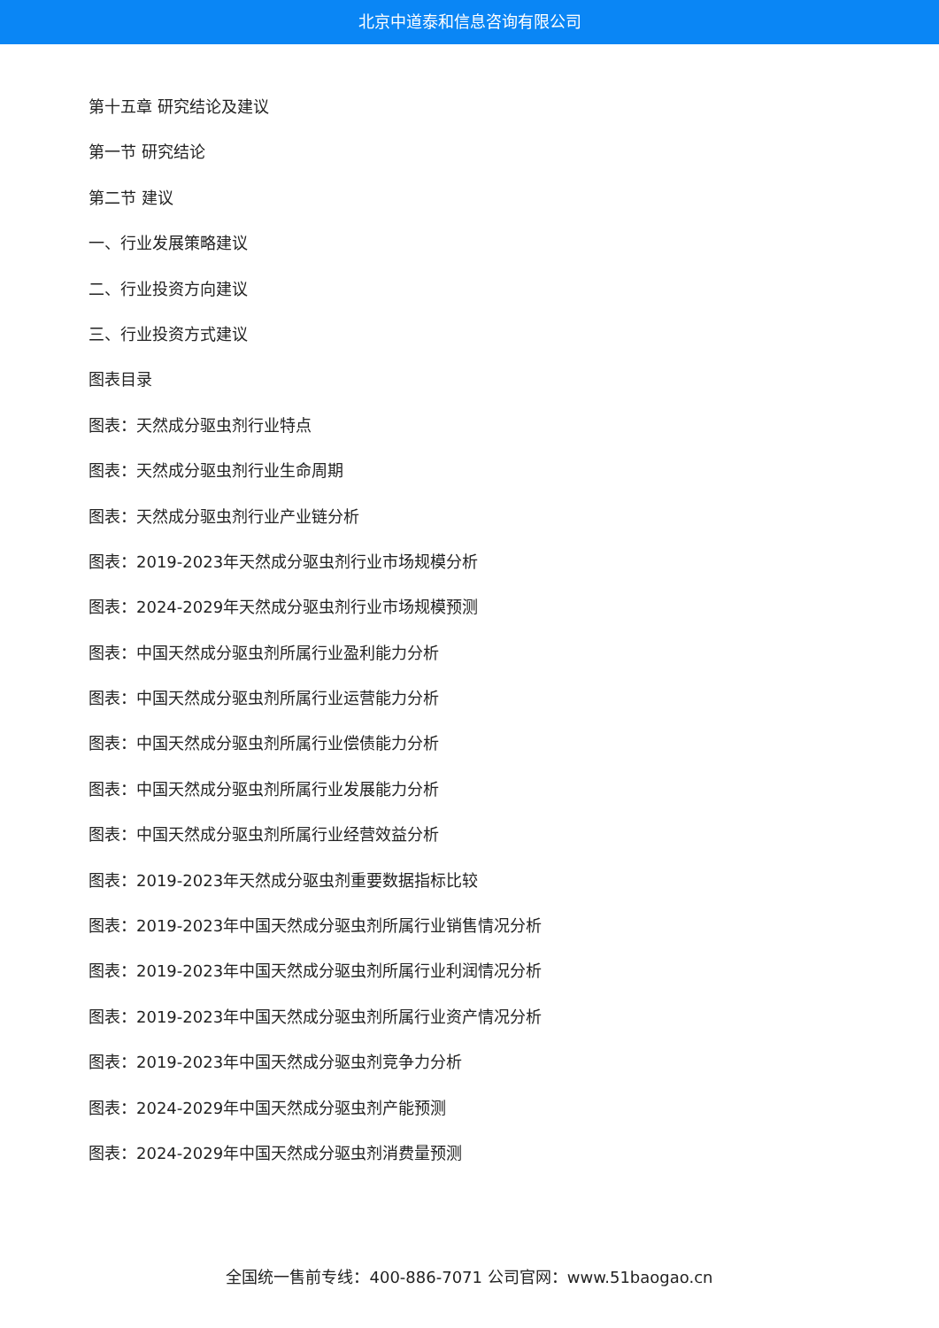北京中道泰和信息咨询有限公司
第十五章 研究结论及建议
第一节 研究结论
第二节 建议
一、行业发展策略建议
二、行业投资方向建议
三、行业投资方式建议
图表目录
图表：天然成分驱虫剂行业特点
图表：天然成分驱虫剂行业生命周期
图表：天然成分驱虫剂行业产业链分析
图表：2019-2023年天然成分驱虫剂行业市场规模分析
图表：2024-2029年天然成分驱虫剂行业市场规模预测
图表：中国天然成分驱虫剂所属行业盈利能力分析
图表：中国天然成分驱虫剂所属行业运营能力分析
图表：中国天然成分驱虫剂所属行业偿债能力分析
图表：中国天然成分驱虫剂所属行业发展能力分析
图表：中国天然成分驱虫剂所属行业经营效益分析
图表：2019-2023年天然成分驱虫剂重要数据指标比较
图表：2019-2023年中国天然成分驱虫剂所属行业销售情况分析
图表：2019-2023年中国天然成分驱虫剂所属行业利润情况分析
图表：2019-2023年中国天然成分驱虫剂所属行业资产情况分析
图表：2019-2023年中国天然成分驱虫剂竞争力分析
图表：2024-2029年中国天然成分驱虫剂产能预测
图表：2024-2029年中国天然成分驱虫剂消费量预测
全国统一售前专线：400-886-7071 公司官网：www.51baogao.cn